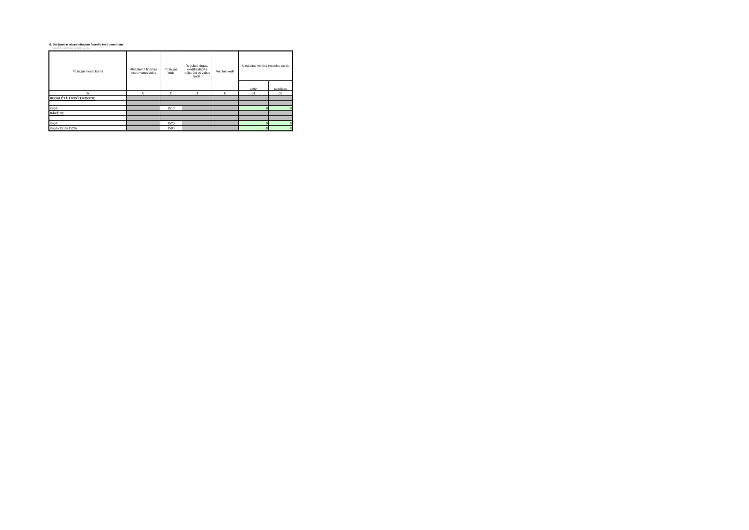6. Darījumi ar atvasinātajiem finanšu instrumentiem
Citadele Aktīvais pensiju plāns
| Pozīcijas nosaukums | Atvasinātā finanšu instrumenta veids | Pozīcijas kods | Regulētā tirgus/ kredītiestādes reģistrācijas valsts kods | Valūtas kods | Uzskaites vērtība (veselos euro) | |
| --- | --- | --- | --- | --- | --- | --- |
| | | | | | aktīvi | saistības |
| A | B | C | D | E | 01 | 02 |
| REGULĒTĀ TIRGŪ TIRGOTIE | | | | | | |
| Kopā | | 1510 | | | 0 | 0 |
| PĀRĒJIE | | | | | | |
| Kopā | | 1520 | | | 0 | 0 |
| Kopā (1510+1520) | | 1500 | | | 0 | 0 |